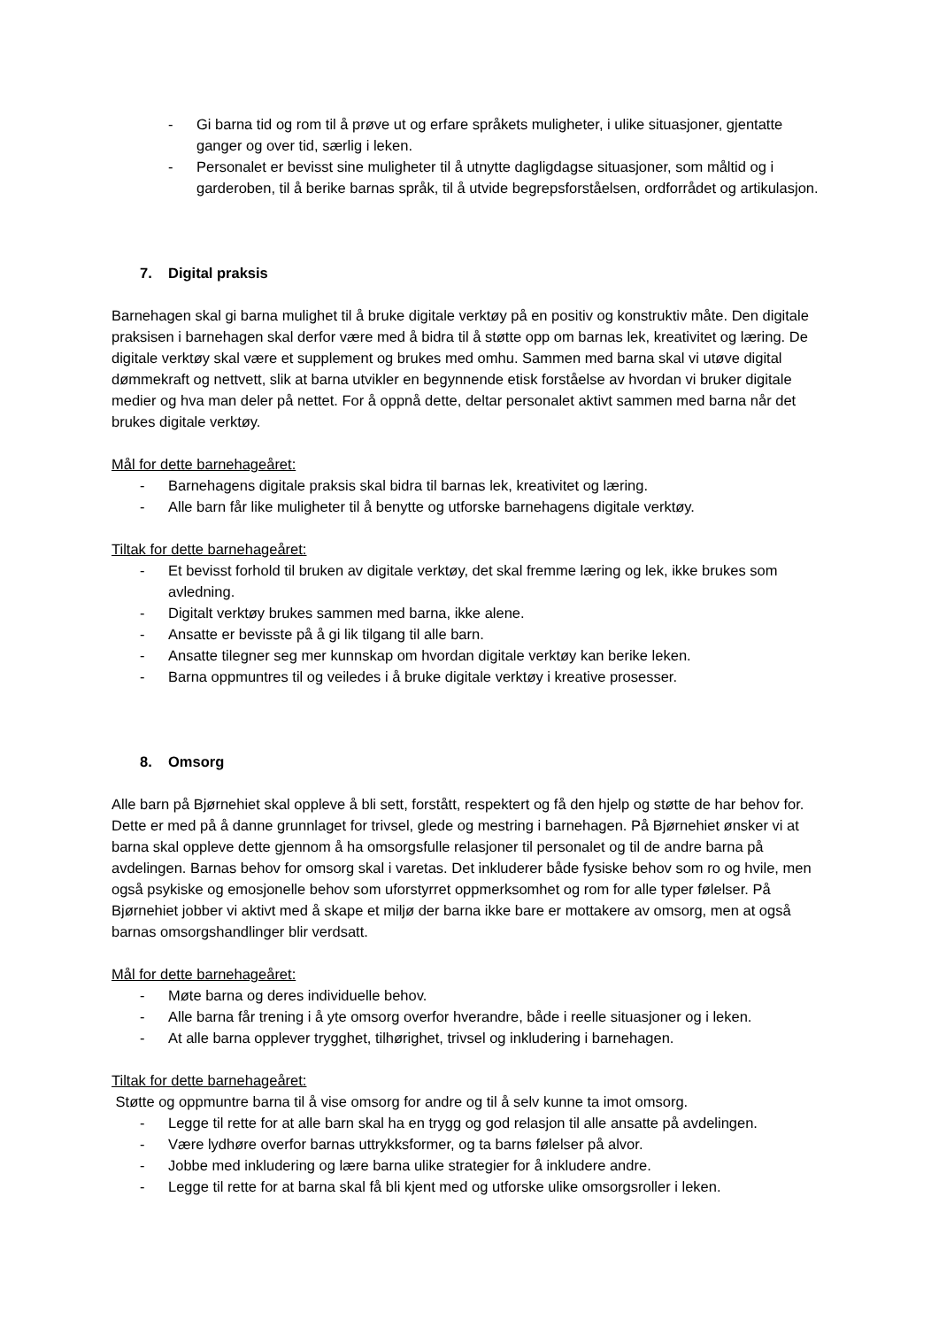- Gi barna tid og rom til å prøve ut og erfare språkets muligheter, i ulike situasjoner, gjentatte ganger og over tid, særlig i leken.
- Personalet er bevisst sine muligheter til å utnytte dagligdagse situasjoner, som måltid og i garderoben, til å berike barnas språk, til å utvide begrepsforståelsen, ordforrådet og artikulasjon.
7. Digital praksis
Barnehagen skal gi barna mulighet til å bruke digitale verktøy på en positiv og konstruktiv måte. Den digitale praksisen i barnehagen skal derfor være med å bidra til å støtte opp om barnas lek, kreativitet og læring. De digitale verktøy skal være et supplement og brukes med omhu. Sammen med barna skal vi utøve digital dømmekraft og nettvett, slik at barna utvikler en begynnende etisk forståelse av hvordan vi bruker digitale medier og hva man deler på nettet. For å oppnå dette, deltar personalet aktivt sammen med barna når det brukes digitale verktøy.
Mål for dette barnehageåret:
- Barnehagens digitale praksis skal bidra til barnas lek, kreativitet og læring.
- Alle barn får like muligheter til å benytte og utforske barnehagens digitale verktøy.
Tiltak for dette barnehageåret:
- Et bevisst forhold til bruken av digitale verktøy, det skal fremme læring og lek, ikke brukes som avledning.
- Digitalt verktøy brukes sammen med barna, ikke alene.
- Ansatte er bevisste på å gi lik tilgang til alle barn.
- Ansatte tilegner seg mer kunnskap om hvordan digitale verktøy kan berike leken.
- Barna oppmuntres til og veiledes i å bruke digitale verktøy i kreative prosesser.
8. Omsorg
Alle barn på Bjørnehiet skal oppleve å bli sett, forstått, respektert og få den hjelp og støtte de har behov for. Dette er med på å danne grunnlaget for trivsel, glede og mestring i barnehagen. På Bjørnehiet ønsker vi at barna skal oppleve dette gjennom å ha omsorgsfulle relasjoner til personalet og til de andre barna på avdelingen. Barnas behov for omsorg skal i varetas. Det inkluderer både fysiske behov som ro og hvile, men også psykiske og emosjonelle behov som uforstyrret oppmerksomhet og rom for alle typer følelser. På Bjørnehiet jobber vi aktivt med å skape et miljø der barna ikke bare er mottakere av omsorg, men at også barnas omsorgshandlinger blir verdsatt.
Mål for dette barnehageåret:
- Møte barna og deres individuelle behov.
- Alle barna får trening i å yte omsorg overfor hverandre, både i reelle situasjoner og i leken.
- At alle barna opplever trygghet, tilhørighet, trivsel og inkludering i barnehagen.
Tiltak for dette barnehageåret:
Støtte og oppmuntre barna til å vise omsorg for andre og til å selv kunne ta imot omsorg.
- Legge til rette for at alle barn skal ha en trygg og god relasjon til alle ansatte på avdelingen.
- Være lydhøre overfor barnas uttrykksformer, og ta barns følelser på alvor.
- Jobbe med inkludering og lære barna ulike strategier for å inkludere andre.
- Legge til rette for at barna skal få bli kjent med og utforske ulike omsorgsroller i leken.